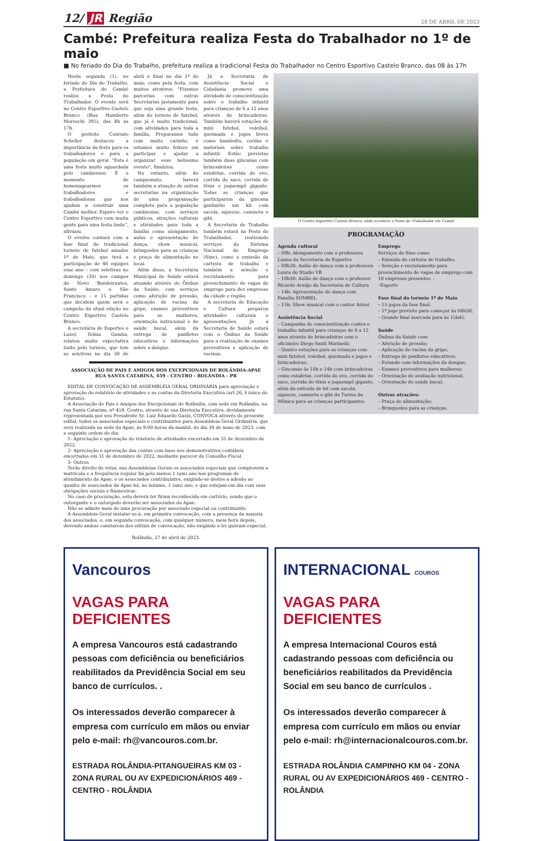12/ JR Região
28 DE ABRIL DE 2023
Cambé: Prefeitura realiza Festa do Trabalhador no 1º de maio
■ No feriado do Dia do Trabalho, prefeitura realiza a tradicional Festa do Trabalhador no Centro Esportivo Castelo Branco, das 08 às 17h
Nesta segunda (1), no feriado do Dia do Trabalho, a Prefeitura de Cambé realiza a Festa do Trabalhador. O evento será no Centro Esportivo Castelo Branco (Rua Humberto Moreschi 395), das 8h às 17h.
O prefeito Conrado Scheller destacou a importância da festa para os trabalhadores e para a população em geral. “Esta é uma festa muito aguardada pelo cambeense. É o momento de homenagearmos os trabalhadores e trabalhadoras que nos ajudam a construir uma Cambé melhor. Espero ver o Centro Esportivo com muita gente para uma festa linda”, afirmou.
O evento contará com a fase final do tradicional torneio de futebol amador 1º de Maio, que terá a participação de 46 equipes esse ano – com seletivas no domingo (30) nos campos do Novo Bandeirantes, Santo Amaro e São Francisco – e 15 partidas que decidem quem será o campeão da atual edição no Centro Esportivo Castelo Branco.
A secretária de Esportes e Lazer, Telma Gamba, relatou muita expectativa tanto pelo torneio, que tem as seletivas no dia 30 de abril e final no dia 1º de maio, como pela festa, com muitos atrativos. “Fizemos parcerias com outras Secretarias justamente para que seja uma grande festa, além do torneio de futebol, que já é muito tradicional, com atividades para toda a família. Preparamos tudo com muito carinho, e estamos muito felizes em participar e ajudar a organizar esse belíssimo evento”, finalizou.
No entanto, além do campeonato, haverá também a atuação de outras secretarias na organização de uma programação completa para a população cambeense, com serviços públicos, atrações culturais e atividades para toda a família como alongamento, aulas e apresentação de dança, show musical, brinquedos para as crianças e praça de alimentação no local.
Além disso, a Secretaria Municipal de Saúde estará atuando através do Ônibus da Saúde, com serviços como aferição de pressão, aplicação de vacina da gripe, exames preventivos para as mulheres, orientação nutricional e de saúde bucal, além da entrega de panfletos educativos e informações sobre a dengue.
Já a Secretaria de Assistência Social e Cidadania promove uma atividade de conscientização sobre o trabalho infantil para crianças de 6 a 12 anos através de brincadeiras. Também haverá estações de mini futebol, voleibol, queimada e jogos livres como bambolês, cordas e materiais sobre trabalho infantil. Estão previstas também duas gincanas com brincadeiras como estafetas, corrida do ovo, corrida do saco, corrida de tênis e joquempô gigante. Todas as crianças que participarem da gincana ganharão um kit com sacola, squeeze, camiseta e gibi.
A Secretaria de Trabalho também estará na Festa do Trabalhador, realizando serviços do Sistema Nacional do Emprego (Sine), como a emissão da carteira de trabalho e também a seleção e recrutamento para preenchimento de vagas de emprego para dez empresas da cidade e região.
A secretaria de Educação e Cultura preparou atividades culturais e apresentações. Já a Secretaria de Saúde estará com o Ônibus da Saúde para a realização de exames preventivos e aplicação de vacinas.
ASSOCIAÇÃO DE PAIS E AMIGOS DOS EXCEPCIONAIS DE ROLÂNDIA-APAE
RUA SANTA CATARINA, 459 - CENTRO - ROLÂNDIA - PR
EDITAL DE CONVOCAÇÃO DE ASSEMBLEIA GERAL ORDINÁRIA para apreciação e aprovação do relatório de atividades e as contas da Diretoria Executiva (art.26, § único do Estatuto).
A Associação de Pais e Amigos dos Excepcionais de Rolândia, com sede em Rolândia, na rua Santa Catarina, nº 459, Centro, através de sua Diretoria Executiva, devidamente representada por seu Presidente Sr. Luiz Eduardo Gazzi, CONVOCA através do presente edital, todos os associados especiais e contribuintes para Assembleia Geral Ordinária, que será realizada na sede da Apae, às 9:00 horas da manhã, do dia 30 de maio de 2023, com a seguinte ordem do dia:
1- Apreciação e aprovação do relatório de atividades encerrado em 31 de dezembro de 2022.
2- Apreciação e aprovação das contas com base nos demonstrativos contábeis encerrados em 31 de dezembro de 2022, mediante parecer do Conselho Fiscal.
3- Outros.
Terão direito de votar, nas Assembleias Gerais os associados especiais que comprovem a matrícula e a frequência regular há pelo menos 1 (um) ano nos programas de atendimento da Apae, e os associados contribuintes, exigindo-se destes a adesão ao quadro de associados da Apae há, no mínimo, 1 (um) ano, e que estejam em dia com suas obrigações sociais e financeiras.
No caso de procuração, esta deverá ter firma reconhecida em cartório, sendo que o outorgante e o outorgado deverão ser associados da Apae.
Não se admite mais de uma procuração por associado especial ou contribuinte.
A Assembleia Geral instalar-se-á, em primeira convocação, com a presença da maioria dos associados, e, em segunda convocação, com qualquer número, meia hora depois, devendo ambas constarem dos editais de convocação, não exigindo a lei quórum especial.
Rolândia, 27 de abril de 2023.
O Centro Esportivo Castelo Branco, onde acontece a Festa do Trabalhador em Cambé
PROGRAMAÇÃO
Agenda cultural
– 09h: Alongamento com a professora Luana da Secretaria de Esportes
– 09h30: Aulão de dança com a professora Luara do Studio VR
– 10h30: Aulão de dança com o professor Ricardo Araújo da Secretaria de Cultura
– 14h: Apresentação de dança com Família SOMBEL
– 15h: Show musical com o cantor Ariosi
Assistência Social
– Campanha de conscientização contra o trabalho infantil para crianças de 6 a 12 anos através de brincadeiras com o oficineiro Diego Santi Marinelli;
– Quatro estações para as crianças com mini futebol, voleibol, queimada e jogos e brincadeiras;
– Gincanas às 10h e 14h com brincadeiras como estafetas, corrida do ovo, corrida do saco, corrida do tênis e joquempô gigante, além da entrada de kit com sacola, squeeze, camiseta e gibi da Turma da Mônica para as crianças participantes.
Emprego
Serviços do Sine como:
– Emissão de carteira de trabalho;
– Seleção e recrutamento para preenchimento de vagas de emprego com 10 empresas presentes. :
–Esporte
Fase final do torneio 1º de Maio
– 15 jogos da fase final;
– 1º jogo previsto para começar às 08h30;
– Grande final marcada para às 15h45.
Saúde
Ônibus da Saúde com:
– Aferição de pressão;
– Aplicação de vacina da gripe;
– Entrega de panfletos educativos;
– Estande com informações da dengue;
– Exames preventivos para mulheres;
– Orientação de avaliação nutricional;
– Orientação de saúde bucal.
Outras atrações:
– Praça de alimentação;
– Brinquedos para as crianças.
Vancouros
VAGAS PARA DEFICIENTES
A empresa Vancouros está cadastrando pessoas com deficiência ou beneficiários reabilitados da Previdência Social em seu banco de currículos. .
Os interessados deverão comparecer à empresa com currículo em mãos ou enviar pelo e-mail: rh@vancouros.com.br.
ESTRADA ROLÂNDIA-PITANGUEIRAS KM 03 - ZONA RURAL OU AV EXPEDICIONÁRIOS 469 - CENTRO - ROLÂNDIA
INTERNACIONAL COUROS
VAGAS PARA DEFICIENTES
A empresa Internacional Couros está cadastrando pessoas com deficiência ou beneficiários reabilitados da Previdência Social em seu banco de currículos .
Os interessados deverão comparecer à empresa com currículo em mãos ou enviar pelo e-mail: rh@internacionalcouros.com.br.
ESTRADA ROLÂNDIA CAMPINHO KM 04 - ZONA RURAL OU AV EXPEDICIONÁRIOS 469 - CENTRO - ROLÂNDIA